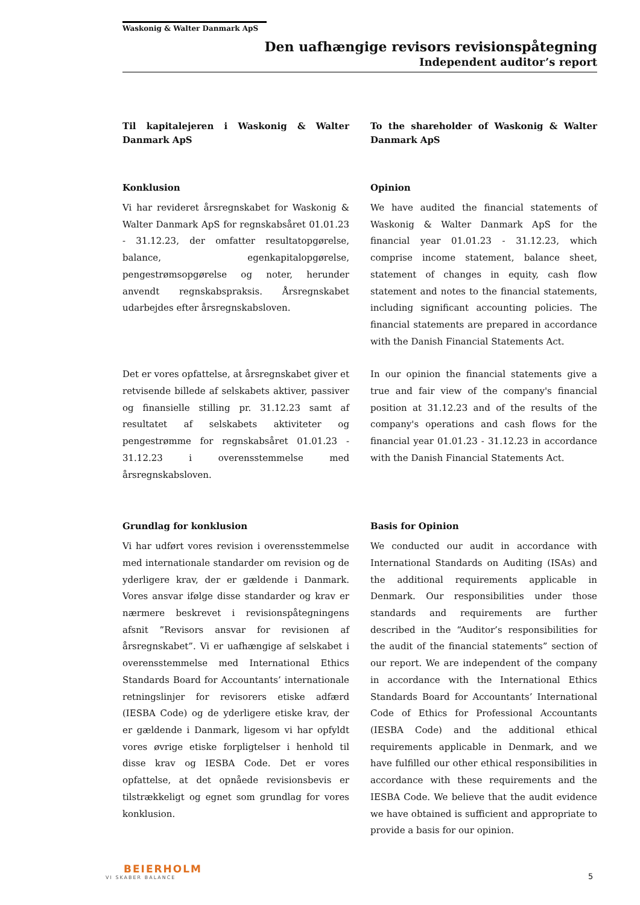Waskonig & Walter Danmark ApS
Den uafhængige revisors revisionspåtegning
Independent auditor’s report
Til kapitalejeren i Waskonig & Walter Danmark ApS
To the shareholder of Waskonig & Walter Danmark ApS
Konklusion
Vi har revideret årsregnskabet for Waskonig & Walter Danmark ApS for regnskabsåret 01.01.23 - 31.12.23, der omfatter resultatopgørelse, balance, egenkapitalopgørelse, pengestrømsopgørelse og noter, herunder anvendt regnskabspraksis. Årsregnskabet udarbejdes efter årsregnskabsloven.
Opinion
We have audited the financial statements of Waskonig & Walter Danmark ApS for the financial year 01.01.23 - 31.12.23, which comprise income statement, balance sheet, statement of changes in equity, cash flow statement and notes to the financial statements, including significant accounting policies. The financial statements are prepared in accordance with the Danish Financial Statements Act.
Det er vores opfattelse, at årsregnskabet giver et retvisende billede af selskabets aktiver, passiver og finansielle stilling pr. 31.12.23 samt af resultatet af selskabets aktiviteter og pengestrømme for regnskabsåret 01.01.23 - 31.12.23 i overensstemmelse med årsregnskabsloven.
In our opinion the financial statements give a true and fair view of the company's financial position at 31.12.23 and of the results of the company's operations and cash flows for the financial year 01.01.23 - 31.12.23 in accordance with the Danish Financial Statements Act.
Grundlag for konklusion
Vi har udført vores revision i overensstemmelse med internationale standarder om revision og de yderligere krav, der er gældende i Danmark. Vores ansvar ifølge disse standarder og krav er nærmere beskrevet i revisionspåtegningens afsnit ”Revisors ansvar for revisionen af årsregnskabet”. Vi er uafhængige af selskabet i overensstemmelse med International Ethics Standards Board for Accountants’ internationale retningslinjer for revisorers etiske adfærd (IESBA Code) og de yderligere etiske krav, der er gældende i Danmark, ligesom vi har opfyldt vores øvrige etiske forpligtelser i henhold til disse krav og IESBA Code. Det er vores opfattelse, at det opnåede revisionsbevis er tilstrækkeligt og egnet som grundlag for vores konklusion.
Basis for Opinion
We conducted our audit in accordance with International Standards on Auditing (ISAs) and the additional requirements applicable in Denmark. Our responsibilities under those standards and requirements are further described in the “Auditor’s responsibilities for the audit of the financial statements” section of our report. We are independent of the company in accordance with the International Ethics Standards Board for Accountants’ International Code of Ethics for Professional Accountants (IESBA Code) and the additional ethical requirements applicable in Denmark, and we have fulfilled our other ethical responsibilities in accordance with these requirements and the IESBA Code. We believe that the audit evidence we have obtained is sufficient and appropriate to provide a basis for our opinion.
BEIERHOLM
VI SKABER BALANCE
5